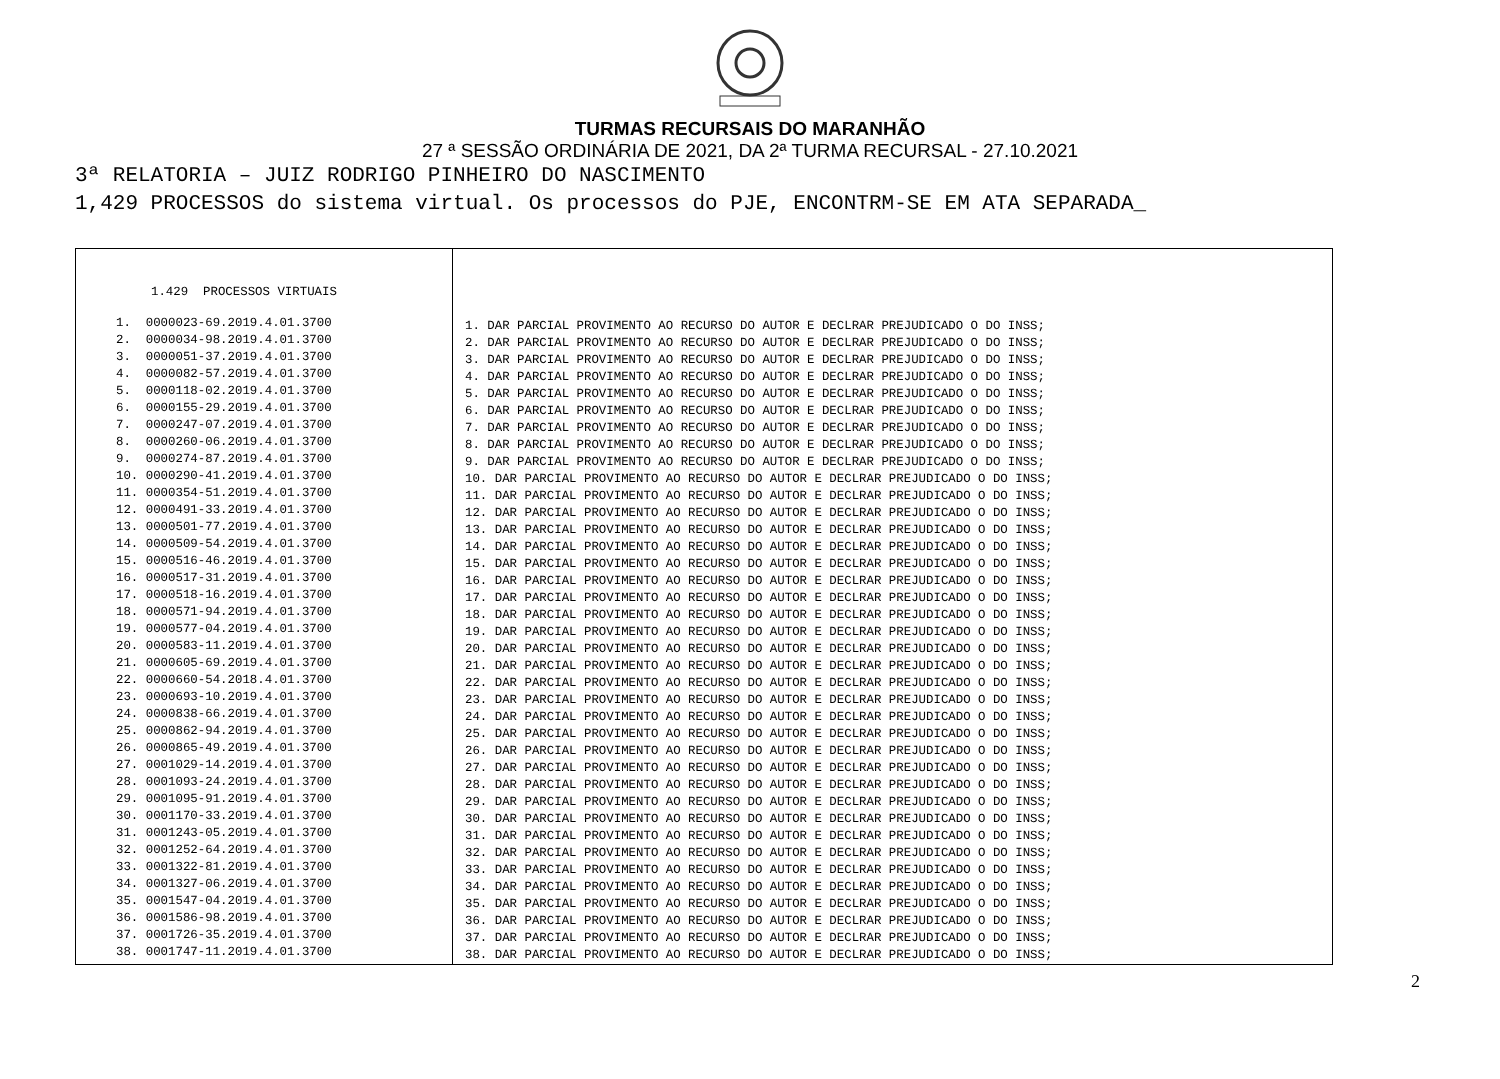TURMAS RECURSAIS DO MARANHÃO
27 ª SESSÃO ORDINÁRIA DE 2021, DA 2ª TURMA RECURSAL - 27.10.2021
3ª RELATORIA – JUIZ RODRIGO PINHEIRO DO NASCIMENTO
1,429 PROCESSOS do sistema virtual. Os processos do PJE, ENCONTRM-SE EM ATA SEPARADA_
| 1.429 PROCESSOS VIRTUAIS 1. 0000023-69.2019.4.01.3700 2. 0000034-98.2019.4.01.3700 3. 0000051-37.2019.4.01.3700 4. 0000082-57.2019.4.01.3700 5. 0000118-02.2019.4.01.3700 6. 0000155-29.2019.4.01.3700 7. 0000247-07.2019.4.01.3700 8. 0000260-06.2019.4.01.3700 9. 0000274-87.2019.4.01.3700 10. 0000290-41.2019.4.01.3700 11. 0000354-51.2019.4.01.3700 12. 0000491-33.2019.4.01.3700 13. 0000501-77.2019.4.01.3700 14. 0000509-54.2019.4.01.3700 15. 0000516-46.2019.4.01.3700 16. 0000517-31.2019.4.01.3700 17. 0000518-16.2019.4.01.3700 18. 0000571-94.2019.4.01.3700 19. 0000577-04.2019.4.01.3700 20. 0000583-11.2019.4.01.3700 21. 0000605-69.2019.4.01.3700 22. 0000660-54.2018.4.01.3700 23. 0000693-10.2019.4.01.3700 24. 0000838-66.2019.4.01.3700 25. 0000862-94.2019.4.01.3700 26. 0000865-49.2019.4.01.3700 27. 0001029-14.2019.4.01.3700 28. 0001093-24.2019.4.01.3700 29. 0001095-91.2019.4.01.3700 30. 0001170-33.2019.4.01.3700 31. 0001243-05.2019.4.01.3700 32. 0001252-64.2019.4.01.3700 33. 0001322-81.2019.4.01.3700 34. 0001327-06.2019.4.01.3700 35. 0001547-04.2019.4.01.3700 36. 0001586-98.2019.4.01.3700 37. 0001726-35.2019.4.01.3700 38. 0001747-11.2019.4.01.3700 | 1. DAR PARCIAL PROVIMENTO AO RECURSO DO AUTOR E DECLRAR PREJUDICADO O DO INSS; 2. DAR PARCIAL PROVIMENTO AO RECURSO DO AUTOR E DECLRAR PREJUDICADO O DO INSS; 3. DAR PARCIAL PROVIMENTO AO RECURSO DO AUTOR E DECLRAR PREJUDICADO O DO INSS; 4. DAR PARCIAL PROVIMENTO AO RECURSO DO AUTOR E DECLRAR PREJUDICADO O DO INSS; 5. DAR PARCIAL PROVIMENTO AO RECURSO DO AUTOR E DECLRAR PREJUDICADO O DO INSS; 6. DAR PARCIAL PROVIMENTO AO RECURSO DO AUTOR E DECLRAR PREJUDICADO O DO INSS; 7. DAR PARCIAL PROVIMENTO AO RECURSO DO AUTOR E DECLRAR PREJUDICADO O DO INSS; 8. DAR PARCIAL PROVIMENTO AO RECURSO DO AUTOR E DECLRAR PREJUDICADO O DO INSS; 9. DAR PARCIAL PROVIMENTO AO RECURSO DO AUTOR E DECLRAR PREJUDICADO O DO INSS; 10. DAR PARCIAL PROVIMENTO AO RECURSO DO AUTOR E DECLRAR PREJUDICADO O DO INSS; 11. DAR PARCIAL PROVIMENTO AO RECURSO DO AUTOR E DECLRAR PREJUDICADO O DO INSS; 12. DAR PARCIAL PROVIMENTO AO RECURSO DO AUTOR E DECLRAR PREJUDICADO O DO INSS; 13. DAR PARCIAL PROVIMENTO AO RECURSO DO AUTOR E DECLRAR PREJUDICADO O DO INSS; 14. DAR PARCIAL PROVIMENTO AO RECURSO DO AUTOR E DECLRAR PREJUDICADO O DO INSS; 15. DAR PARCIAL PROVIMENTO AO RECURSO DO AUTOR E DECLRAR PREJUDICADO O DO INSS; 16. DAR PARCIAL PROVIMENTO AO RECURSO DO AUTOR E DECLRAR PREJUDICADO O DO INSS; 17. DAR PARCIAL PROVIMENTO AO RECURSO DO AUTOR E DECLRAR PREJUDICADO O DO INSS; 18. DAR PARCIAL PROVIMENTO AO RECURSO DO AUTOR E DECLRAR PREJUDICADO O DO INSS; 19. DAR PARCIAL PROVIMENTO AO RECURSO DO AUTOR E DECLRAR PREJUDICADO O DO INSS; 20. DAR PARCIAL PROVIMENTO AO RECURSO DO AUTOR E DECLRAR PREJUDICADO O DO INSS; 21. DAR PARCIAL PROVIMENTO AO RECURSO DO AUTOR E DECLRAR PREJUDICADO O DO INSS; 22. DAR PARCIAL PROVIMENTO AO RECURSO DO AUTOR E DECLRAR PREJUDICADO O DO INSS; 23. DAR PARCIAL PROVIMENTO AO RECURSO DO AUTOR E DECLRAR PREJUDICADO O DO INSS; 24. DAR PARCIAL PROVIMENTO AO RECURSO DO AUTOR E DECLRAR PREJUDICADO O DO INSS; 25. DAR PARCIAL PROVIMENTO AO RECURSO DO AUTOR E DECLRAR PREJUDICADO O DO INSS; 26. DAR PARCIAL PROVIMENTO AO RECURSO DO AUTOR E DECLRAR PREJUDICADO O DO INSS; 27. DAR PARCIAL PROVIMENTO AO RECURSO DO AUTOR E DECLRAR PREJUDICADO O DO INSS; 28. DAR PARCIAL PROVIMENTO AO RECURSO DO AUTOR E DECLRAR PREJUDICADO O DO INSS; 29. DAR PARCIAL PROVIMENTO AO RECURSO DO AUTOR E DECLRAR PREJUDICADO O DO INSS; 30. DAR PARCIAL PROVIMENTO AO RECURSO DO AUTOR E DECLRAR PREJUDICADO O DO INSS; 31. DAR PARCIAL PROVIMENTO AO RECURSO DO AUTOR E DECLRAR PREJUDICADO O DO INSS; 32. DAR PARCIAL PROVIMENTO AO RECURSO DO AUTOR E DECLRAR PREJUDICADO O DO INSS; 33. DAR PARCIAL PROVIMENTO AO RECURSO DO AUTOR E DECLRAR PREJUDICADO O DO INSS; 34. DAR PARCIAL PROVIMENTO AO RECURSO DO AUTOR E DECLRAR PREJUDICADO O DO INSS; 35. DAR PARCIAL PROVIMENTO AO RECURSO DO AUTOR E DECLRAR PREJUDICADO O DO INSS; 36. DAR PARCIAL PROVIMENTO AO RECURSO DO AUTOR E DECLRAR PREJUDICADO O DO INSS; 37. DAR PARCIAL PROVIMENTO AO RECURSO DO AUTOR E DECLRAR PREJUDICADO O DO INSS; 38. DAR PARCIAL PROVIMENTO AO RECURSO DO AUTOR E DECLRAR PREJUDICADO O DO INSS; |
2